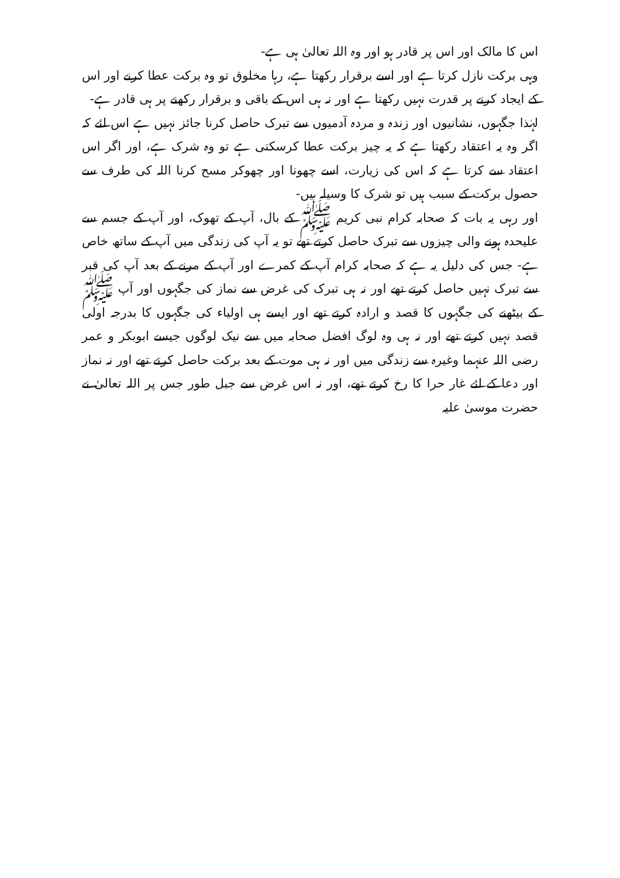اس کا مالک اور اس پر قادر ہو اور وہ اللہ تعالیٰ ہی ہے-
وہی برکت نازل کرتا ہے اور اسے برقرار رکھتا ہے، رہا مخلوق تو وہ برکت عطا کرنے اور اس کے ایجاد کرنے پر قدرت نہیں رکھتا ہے اور نہ ہی اس کے باقی و برقرار رکھنے پر ہی قادر ہے-
لہٰذا جگہوں، نشانیوں اور زندہ و مردہ آدمیوں سے تبرک حاصل کرنا جائز نہیں ہے اس لئے کہ اگر وہ یہ اعتقاد رکھتا ہے کہ یہ چیز برکت عطا کرسکتی ہے تو وہ شرک ہے، اور اگر اس اعتقاد سے کرتا ہے کہ اس کی زیارت، اسے چھونا اور چھوکر مسح کرنا اللہ کی طرف سے حصول برکت کے سبب ہیں تو شرک کا وسیلہ ہیں-
اور رہی یہ بات کہ صحابہ کرام نبی کریم ﷺ کے بال، آپ کے تھوک، اور آپ کے جسم سے علیحدہ ہونے والی چیزوں سے تبرک حاصل کرتے تھے تو یہ آپ کی زندگی میں آپ کے ساتھ خاص ہے- جس کی دلیل یہ ہے کہ صحابہ کرام آپ کے کمرے اور آپ کے مرنے کے بعد آپ کی قبر سے تبرک نہیں حاصل کرتے تھے اور نہ ہی تبرک کی غرض سے نماز کی جگہوں اور آپ ﷺ کے بیٹھنے کی جگہوں کا قصد و ارادہ کرتے تھے اور ایسے ہی اولیاء کی جگہوں کا بدرجہ اولی قصد نہیں کرتے تھے اور نہ ہی وہ لوگ افضل صحابہ میں سے نیک لوگوں جیسے ابوبکر و عمر رضی اللہ عنہما وغیرہ سے زندگی میں اور نہ ہی موت کے بعد برکت حاصل کرتے تھے اور نہ نماز اور دعا کے لئے غار حرا کا رخ کرتے تھے، اور نہ اس غرض سے جبل طور جس پر اللہ تعالیٰ نے حضرت موسیٰ علیہ